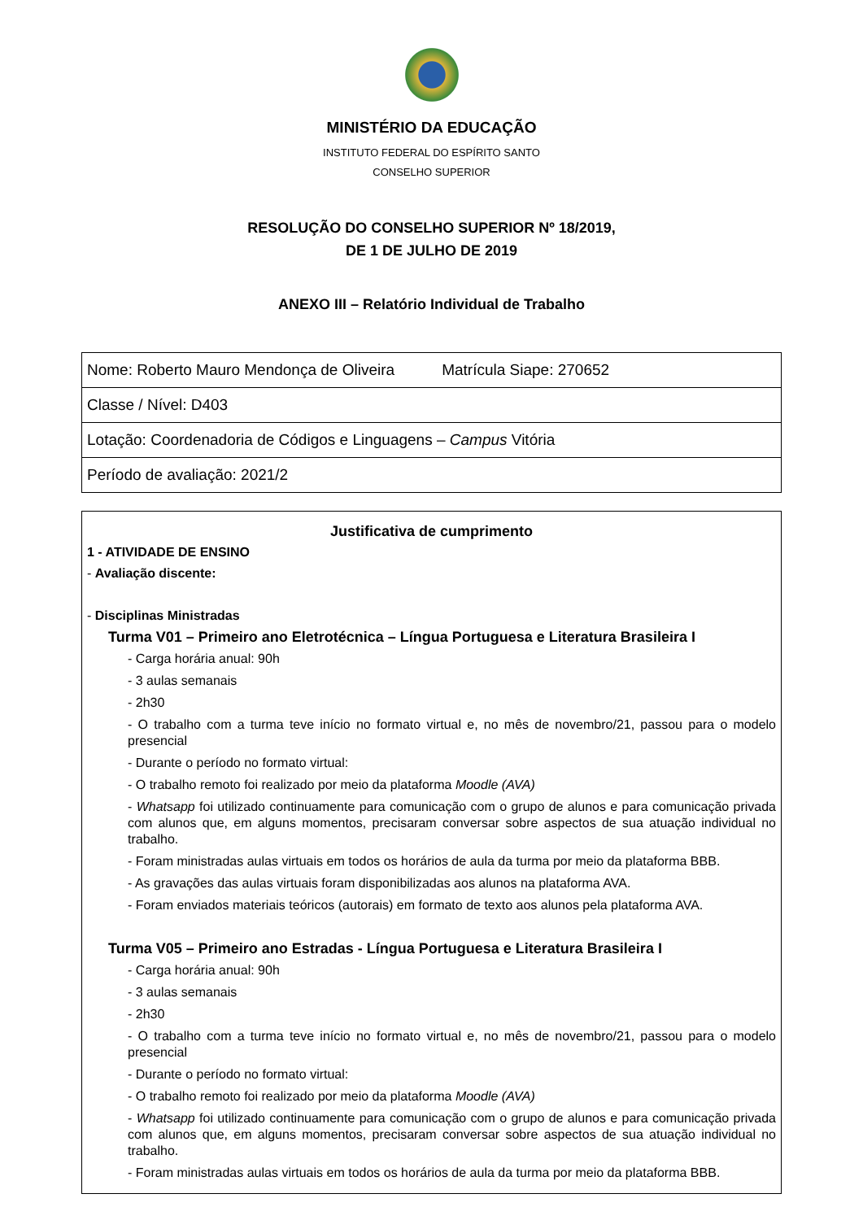MINISTÉRIO DA EDUCAÇÃO
INSTITUTO FEDERAL DO ESPÍRITO SANTO
CONSELHO SUPERIOR
RESOLUÇÃO DO CONSELHO SUPERIOR Nº 18/2019,
DE 1 DE JULHO DE 2019
ANEXO III – Relatório Individual de Trabalho
| Nome: Roberto Mauro Mendonça de Oliveira Matrícula Siape: 270652 |
| Classe / Nível: D403 |
| Lotação: Coordenadoria de Códigos e Linguagens – Campus Vitória |
| Período de avaliação: 2021/2 |
Justificativa de cumprimento
1 - ATIVIDADE DE ENSINO
- Avaliação discente:
- Disciplinas Ministradas
Turma V01 – Primeiro ano Eletrotécnica – Língua Portuguesa e Literatura Brasileira I
- Carga horária anual: 90h
- 3 aulas semanais
- 2h30
- O trabalho com a turma teve início no formato virtual e, no mês de novembro/21, passou para o modelo presencial
- Durante o período no formato virtual:
- O trabalho remoto foi realizado por meio da plataforma Moodle (AVA)
- Whatsapp foi utilizado continuamente para comunicação com o grupo de alunos e para comunicação privada com alunos que, em alguns momentos, precisaram conversar sobre aspectos de sua atuação individual no trabalho.
- Foram ministradas aulas virtuais em todos os horários de aula da turma por meio da plataforma BBB.
- As gravações das aulas virtuais foram disponibilizadas aos alunos na plataforma AVA.
- Foram enviados materiais teóricos (autorais) em formato de texto aos alunos pela plataforma AVA.
Turma V05 – Primeiro ano Estradas - Língua Portuguesa e Literatura Brasileira I
- Carga horária anual: 90h
- 3 aulas semanais
- 2h30
- O trabalho com a turma teve início no formato virtual e, no mês de novembro/21, passou para o modelo presencial
- Durante o período no formato virtual:
- O trabalho remoto foi realizado por meio da plataforma Moodle (AVA)
- Whatsapp foi utilizado continuamente para comunicação com o grupo de alunos e para comunicação privada com alunos que, em alguns momentos, precisaram conversar sobre aspectos de sua atuação individual no trabalho.
- Foram ministradas aulas virtuais em todos os horários de aula da turma por meio da plataforma BBB.